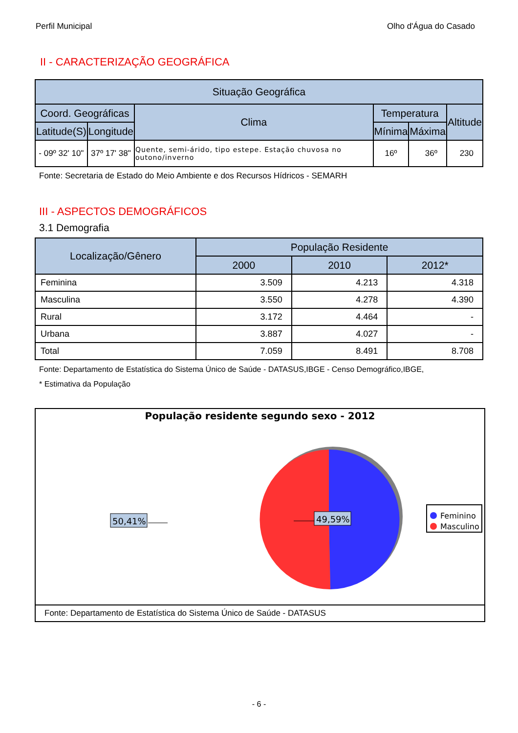Perfil Municipal Olho d'Água do Casado
II - CARACTERIZAÇÃO GEOGRÁFICA
| Situação Geográfica | | | | | |
| --- | --- | --- | --- | --- | --- |
| Coord. Geográficas | | Clima | Temperatura | | Altitude |
| Latitude(S) | Longitude | | Mínima | Máxima | |
| - 09º 32' 10" | 37º 17' 38" | Quente, semi-árido, tipo estepe. Estação chuvosa no outono/inverno | 16º | 36º | 230 |
Fonte: Secretaria de Estado do Meio Ambiente e dos Recursos Hídricos - SEMARH
III - ASPECTOS DEMOGRÁFICOS
3.1 Demografia
| Localização/Gênero | População Residente | | |
| --- | --- | --- | --- |
| | 2000 | 2010 | 2012* |
| Feminina | 3.509 | 4.213 | 4.318 |
| Masculina | 3.550 | 4.278 | 4.390 |
| Rural | 3.172 | 4.464 | - |
| Urbana | 3.887 | 4.027 | - |
| Total | 7.059 | 8.491 | 8.708 |
Fonte: Departamento de Estatística do Sistema Único de Saúde - DATASUS,IBGE - Censo Demográfico,IBGE,
* Estimativa da População
População residente segundo sexo - 2012
50,41%
49,59%
Feminino
Masculino
Fonte: Departamento de Estatística do Sistema Único de Saúde - DATASUS
- 6 -